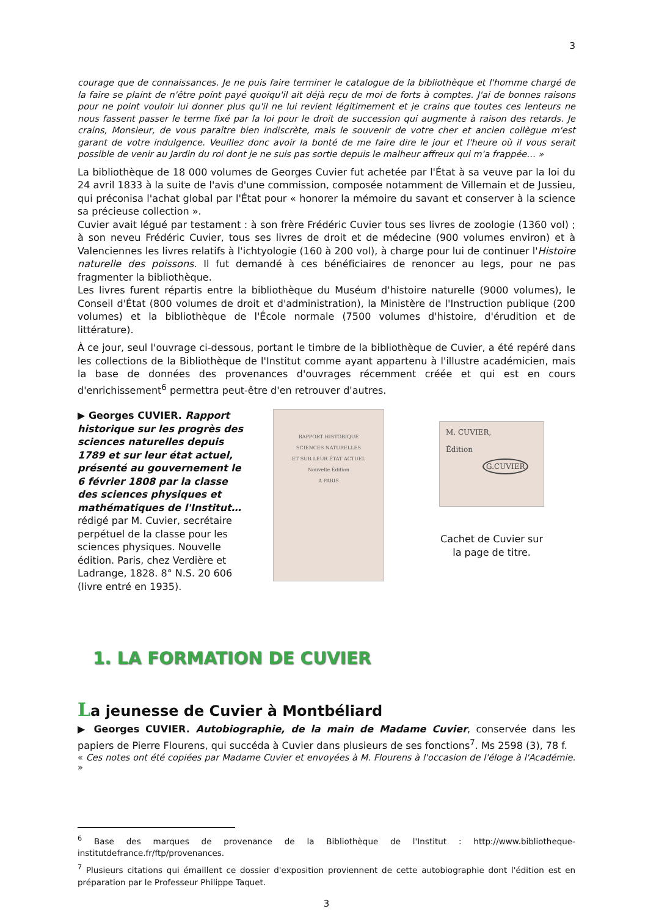3
courage que de connaissances. Je ne puis faire terminer le catalogue de la bibliothèque et l'homme chargé de la faire se plaint de n'être point payé quoiqu'il ait déjà reçu de moi de forts à comptes. J'ai de bonnes raisons pour ne point vouloir lui donner plus qu'il ne lui revient légitimement et je crains que toutes ces lenteurs ne nous fassent passer le terme fixé par la loi pour le droit de succession qui augmente à raison des retards. Je crains, Monsieur, de vous paraître bien indiscrète, mais le souvenir de votre cher et ancien collègue m'est garant de votre indulgence. Veuillez donc avoir la bonté de me faire dire le jour et l'heure où il vous serait possible de venir au Jardin du roi dont je ne suis pas sortie depuis le malheur affreux qui m'a frappée… »
La bibliothèque de 18 000 volumes de Georges Cuvier fut achetée par l'État à sa veuve par la loi du 24 avril 1833 à la suite de l'avis d'une commission, composée notamment de Villemain et de Jussieu, qui préconisa l'achat global par l'État pour « honorer la mémoire du savant et conserver à la science sa précieuse collection ».
Cuvier avait légué par testament : à son frère Frédéric Cuvier tous ses livres de zoologie (1360 vol) ; à son neveu Frédéric Cuvier, tous ses livres de droit et de médecine (900 volumes environ) et à Valenciennes les livres relatifs à l'ichtyologie (160 à 200 vol), à charge pour lui de continuer l'Histoire naturelle des poissons. Il fut demandé à ces bénéficiaires de renoncer au legs, pour ne pas fragmenter la bibliothèque.
Les livres furent répartis entre la bibliothèque du Muséum d'histoire naturelle (9000 volumes), le Conseil d'État (800 volumes de droit et d'administration), la Ministère de l'Instruction publique (200 volumes) et la bibliothèque de l'École normale (7500 volumes d'histoire, d'érudition et de littérature).
À ce jour, seul l'ouvrage ci-dessous, portant le timbre de la bibliothèque de Cuvier, a été repéré dans les collections de la Bibliothèque de l'Institut comme ayant appartenu à l'illustre académicien, mais la base de données des provenances d'ouvrages récemment créée et qui est en cours d'enrichissement<sup>6</sup> permettra peut-être d'en retrouver d'autres.
▶ Georges CUVIER. Rapport historique sur les progrès des sciences naturelles depuis 1789 et sur leur état actuel, présenté au gouvernement le 6 février 1808 par la classe des sciences physiques et mathématiques de l'Institut… rédigé par M. Cuvier, secrétaire perpétuel de la classe pour les sciences physiques. Nouvelle édition. Paris, chez Verdière et Ladrange, 1828. 8° N.S. 20 606 (livre entré en 1935).
RAPPORT HISTORIQUE
SCIENCES NATURELLES
ET SUR LEUR ÉTAT ACTUEL
Nouvelle Édition
A PARIS
M. CUVIER,
Édition
G.CUVIER
Cachet de Cuvier sur la page de titre.
1. LA FORMATION DE CUVIER
La jeunesse de Cuvier à Montbéliard
▶ Georges CUVIER. Autobiographie, de la main de Madame Cuvier, conservée dans les papiers de Pierre Flourens, qui succéda à Cuvier dans plusieurs de ses fonctions<sup>7</sup>. Ms 2598 (3), 78 f.
« Ces notes ont été copiées par Madame Cuvier et envoyées à M. Flourens à l'occasion de l'éloge à l'Académie. »
<sup>6</sup> Base des marques de provenance de la Bibliothèque de l'Institut : http://www.bibliotheque-institutdefrance.fr/ftp/provenances.
<sup>7</sup> Plusieurs citations qui émaillent ce dossier d'exposition proviennent de cette autobiographie dont l'édition est en préparation par le Professeur Philippe Taquet.
3